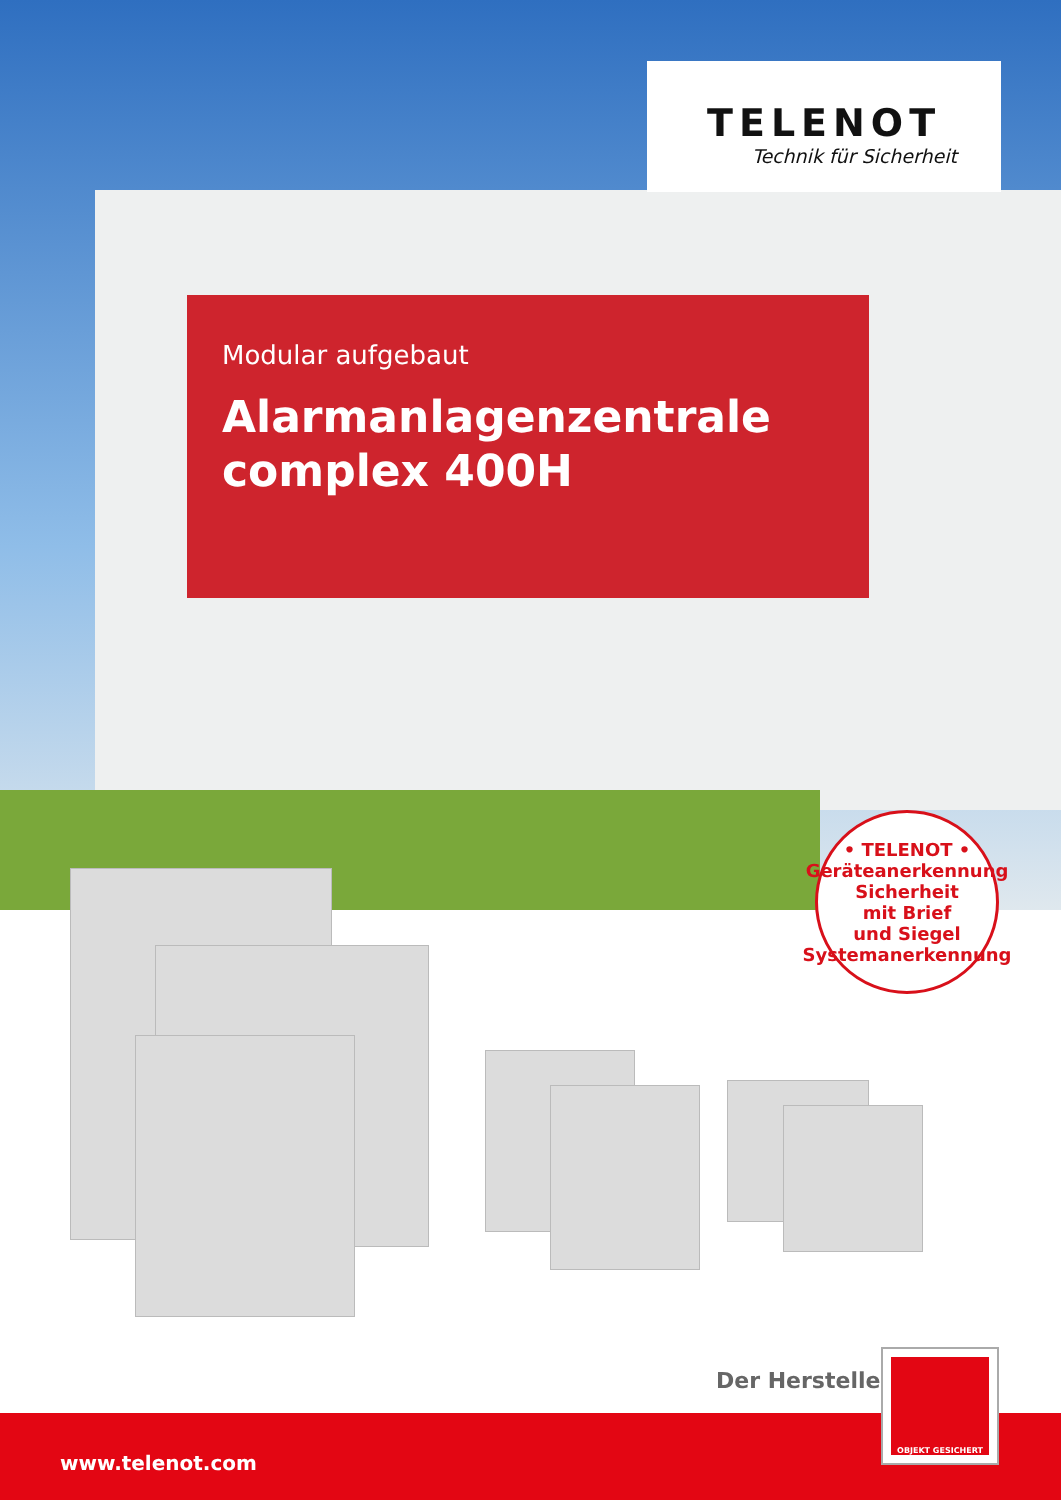TELENOT
Technik für Sicherheit
Modular aufgebaut
Alarmanlagenzentrale
complex 400H
• TELENOT • Geräteanerkennung
Sicherheit
mit Brief
und Siegel
Systemanerkennung
Der Hersteller
www.telenot.com
OBJEKT GESICHERT